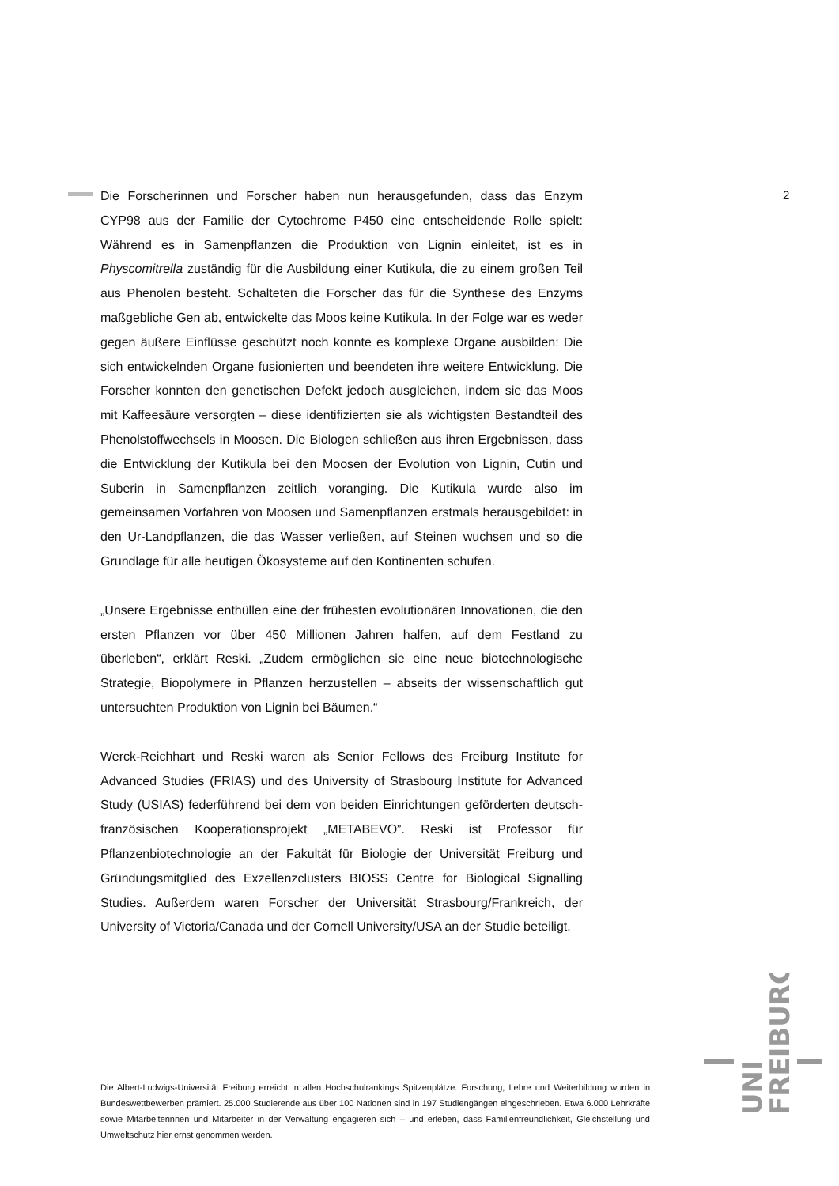2
Die Forscherinnen und Forscher haben nun herausgefunden, dass das Enzym CYP98 aus der Familie der Cytochrome P450 eine entscheidende Rolle spielt: Während es in Samenpflanzen die Produktion von Lignin einleitet, ist es in Physcomitrella zuständig für die Ausbildung einer Kutikula, die zu einem großen Teil aus Phenolen besteht. Schalteten die Forscher das für die Synthese des Enzyms maßgebliche Gen ab, entwickelte das Moos keine Kutikula. In der Folge war es weder gegen äußere Einflüsse geschützt noch konnte es komplexe Organe ausbilden: Die sich entwickelnden Organe fusionierten und beendeten ihre weitere Entwicklung. Die Forscher konnten den genetischen Defekt jedoch ausgleichen, indem sie das Moos mit Kaffeesäure versorgten – diese identifizierten sie als wichtigsten Bestandteil des Phenolstoffwechsels in Moosen. Die Biologen schließen aus ihren Ergebnissen, dass die Entwicklung der Kutikula bei den Moosen der Evolution von Lignin, Cutin und Suberin in Samenpflanzen zeitlich voranging. Die Kutikula wurde also im gemeinsamen Vorfahren von Moosen und Samenpflanzen erstmals herausgebildet: in den Ur-Landpflanzen, die das Wasser verließen, auf Steinen wuchsen und so die Grundlage für alle heutigen Ökosysteme auf den Kontinenten schufen.
„Unsere Ergebnisse enthüllen eine der frühesten evolutionären Innovationen, die den ersten Pflanzen vor über 450 Millionen Jahren halfen, auf dem Festland zu überleben“, erklärt Reski. „Zudem ermöglichen sie eine neue biotechnologische Strategie, Biopolymere in Pflanzen herzustellen – abseits der wissenschaftlich gut untersuchten Produktion von Lignin bei Bäumen.“
Werck-Reichhart und Reski waren als Senior Fellows des Freiburg Institute for Advanced Studies (FRIAS) und des University of Strasbourg Institute for Advanced Study (USIAS) federführend bei dem von beiden Einrichtungen geförderten deutsch-französischen Kooperationsprojekt „METABEVO”. Reski ist Professor für Pflanzenbiotechnologie an der Fakultät für Biologie der Universität Freiburg und Gründungsmitglied des Exzellenzclusters BIOSS Centre for Biological Signalling Studies. Außerdem waren Forscher der Universität Strasbourg/Frankreich, der University of Victoria/Canada und der Cornell University/USA an der Studie beteiligt.
Die Albert-Ludwigs-Universität Freiburg erreicht in allen Hochschulrankings Spitzenplätze. Forschung, Lehre und Weiterbildung wurden in Bundeswettbewerben prämiert. 25.000 Studierende aus über 100 Nationen sind in 197 Studiengängen eingeschrieben. Etwa 6.000 Lehrkräfte sowie Mitarbeiterinnen und Mitarbeiter in der Verwaltung engagieren sich – und erleben, dass Familienfreundlichkeit, Gleichstellung und Umweltschutz hier ernst genommen werden.
UNI
FREIBURG